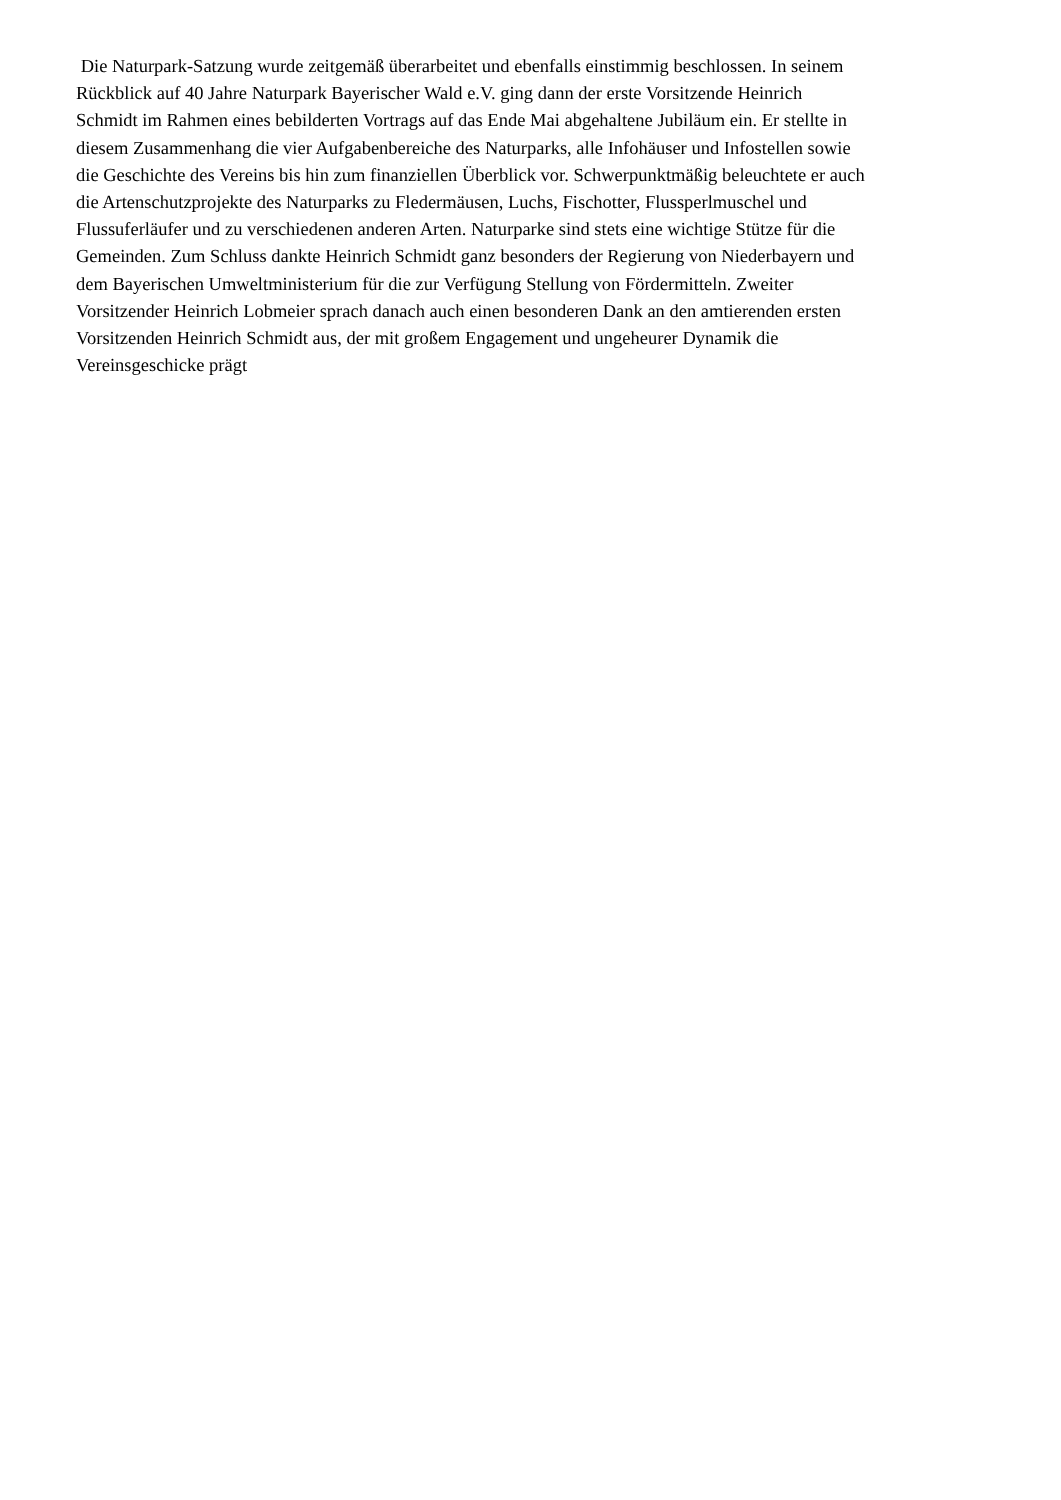Die Naturpark-Satzung wurde zeitgemäß überarbeitet und ebenfalls einstimmig beschlossen. In seinem
Rückblick auf 40 Jahre Naturpark Bayerischer Wald e.V. ging dann der erste Vorsitzende Heinrich
Schmidt im Rahmen eines bebilderten Vortrags auf das Ende Mai abgehaltene Jubiläum ein. Er stellte in
diesem Zusammenhang die vier Aufgabenbereiche des Naturparks, alle Infohäuser und Infostellen sowie
die Geschichte des Vereins bis hin zum finanziellen Überblick vor. Schwerpunktmäßig beleuchtete er auch
die Artenschutzprojekte des Naturparks zu Fledermäusen, Luchs, Fischotter, Flussperlmuschel und
Flussuferläufer und zu verschiedenen anderen Arten. Naturparke sind stets eine wichtige Stütze für die
Gemeinden. Zum Schluss dankte Heinrich Schmidt ganz besonders der Regierung von Niederbayern und
dem Bayerischen Umweltministerium für die zur Verfügung Stellung von Fördermitteln. Zweiter
Vorsitzender Heinrich Lobmeier sprach danach auch einen besonderen Dank an den amtierenden ersten
Vorsitzenden Heinrich Schmidt aus, der mit großem Engagement und ungeheurer Dynamik die
Vereinsgeschicke prägt